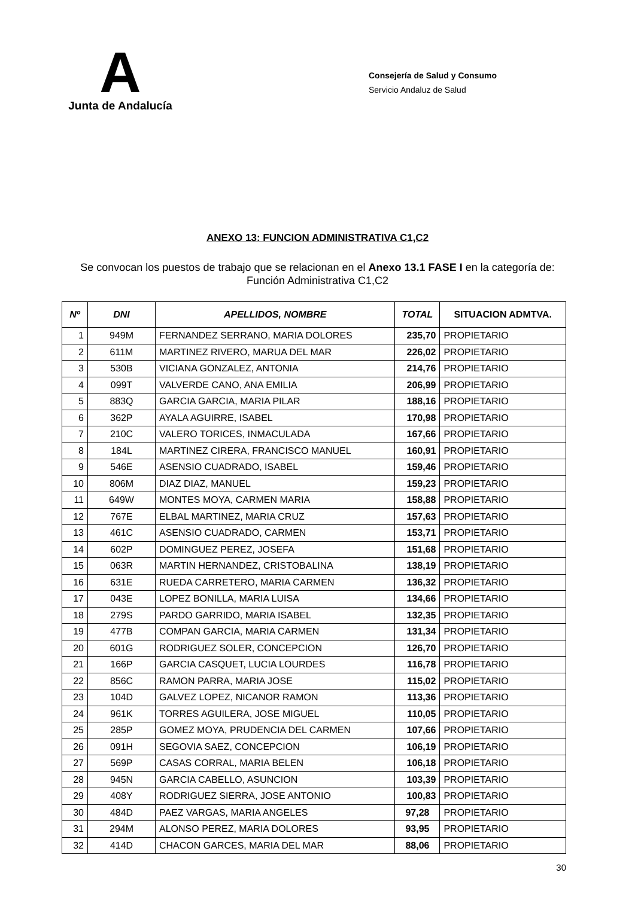A
Junta de Andalucía
Consejería de Salud y Consumo
Servicio Andaluz de Salud
ANEXO 13: FUNCION ADMINISTRATIVA C1,C2
Se convocan los puestos de trabajo que se relacionan en el Anexo 13.1 FASE I en la categoría de:
Función Administrativa C1,C2
| Nº | DNI | APELLIDOS, NOMBRE | TOTAL | SITUACION ADMTVA. |
| --- | --- | --- | --- | --- |
| 1 | 949M | FERNANDEZ SERRANO, MARIA DOLORES | 235,70 | PROPIETARIO |
| 2 | 611M | MARTINEZ RIVERO, MARUA DEL MAR | 226,02 | PROPIETARIO |
| 3 | 530B | VICIANA GONZALEZ, ANTONIA | 214,76 | PROPIETARIO |
| 4 | 099T | VALVERDE CANO, ANA EMILIA | 206,99 | PROPIETARIO |
| 5 | 883Q | GARCIA GARCIA, MARIA PILAR | 188,16 | PROPIETARIO |
| 6 | 362P | AYALA AGUIRRE, ISABEL | 170,98 | PROPIETARIO |
| 7 | 210C | VALERO TORICES, INMACULADA | 167,66 | PROPIETARIO |
| 8 | 184L | MARTINEZ CIRERA, FRANCISCO MANUEL | 160,91 | PROPIETARIO |
| 9 | 546E | ASENSIO CUADRADO, ISABEL | 159,46 | PROPIETARIO |
| 10 | 806M | DIAZ DIAZ, MANUEL | 159,23 | PROPIETARIO |
| 11 | 649W | MONTES MOYA, CARMEN MARIA | 158,88 | PROPIETARIO |
| 12 | 767E | ELBAL MARTINEZ, MARIA CRUZ | 157,63 | PROPIETARIO |
| 13 | 461C | ASENSIO CUADRADO, CARMEN | 153,71 | PROPIETARIO |
| 14 | 602P | DOMINGUEZ PEREZ, JOSEFA | 151,68 | PROPIETARIO |
| 15 | 063R | MARTIN HERNANDEZ, CRISTOBALINA | 138,19 | PROPIETARIO |
| 16 | 631E | RUEDA CARRETERO, MARIA CARMEN | 136,32 | PROPIETARIO |
| 17 | 043E | LOPEZ BONILLA, MARIA LUISA | 134,66 | PROPIETARIO |
| 18 | 279S | PARDO GARRIDO, MARIA ISABEL | 132,35 | PROPIETARIO |
| 19 | 477B | COMPAN GARCIA, MARIA CARMEN | 131,34 | PROPIETARIO |
| 20 | 601G | RODRIGUEZ SOLER, CONCEPCION | 126,70 | PROPIETARIO |
| 21 | 166P | GARCIA CASQUET, LUCIA LOURDES | 116,78 | PROPIETARIO |
| 22 | 856C | RAMON PARRA, MARIA JOSE | 115,02 | PROPIETARIO |
| 23 | 104D | GALVEZ LOPEZ, NICANOR RAMON | 113,36 | PROPIETARIO |
| 24 | 961K | TORRES AGUILERA, JOSE MIGUEL | 110,05 | PROPIETARIO |
| 25 | 285P | GOMEZ MOYA, PRUDENCIA DEL CARMEN | 107,66 | PROPIETARIO |
| 26 | 091H | SEGOVIA SAEZ, CONCEPCION | 106,19 | PROPIETARIO |
| 27 | 569P | CASAS CORRAL, MARIA BELEN | 106,18 | PROPIETARIO |
| 28 | 945N | GARCIA CABELLO, ASUNCION | 103,39 | PROPIETARIO |
| 29 | 408Y | RODRIGUEZ SIERRA, JOSE ANTONIO | 100,83 | PROPIETARIO |
| 30 | 484D | PAEZ VARGAS, MARIA ANGELES | 97,28 | PROPIETARIO |
| 31 | 294M | ALONSO PEREZ, MARIA DOLORES | 93,95 | PROPIETARIO |
| 32 | 414D | CHACON GARCES, MARIA DEL MAR | 88,06 | PROPIETARIO |
30